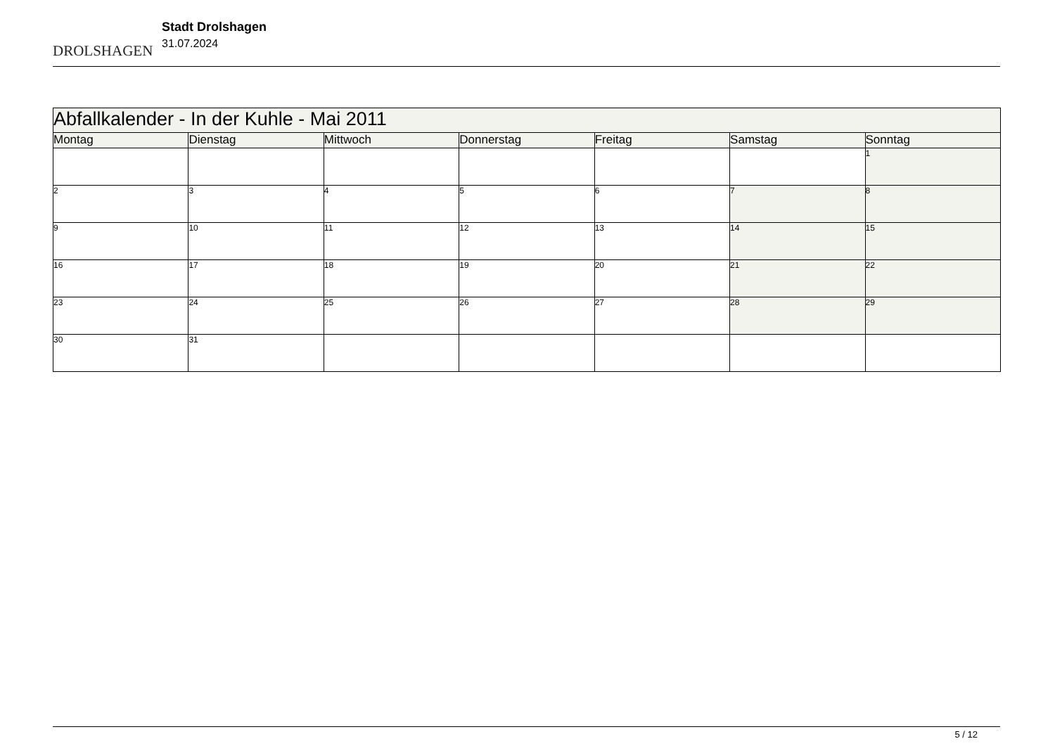DROLSHAGEN
Stadt Drolshagen
31.07.2024
| Abfallkalender - In der Kuhle - Mai 2011 | | | | | | |
| Montag | Dienstag | Mittwoch | Donnerstag | Freitag | Samstag | Sonntag |
| | | | | | | 1 |
| 2 | 3 | 4 | 5 | 6 | 7 | 8 |
| 9 | 10 | 11 | 12 | 13 | 14 | 15 |
| 16 | 17 | 18 | 19 | 20 | 21 | 22 |
| 23 | 24 | 25 | 26 | 27 | 28 | 29 |
| 30 | 31 | | | | | |
5 / 12